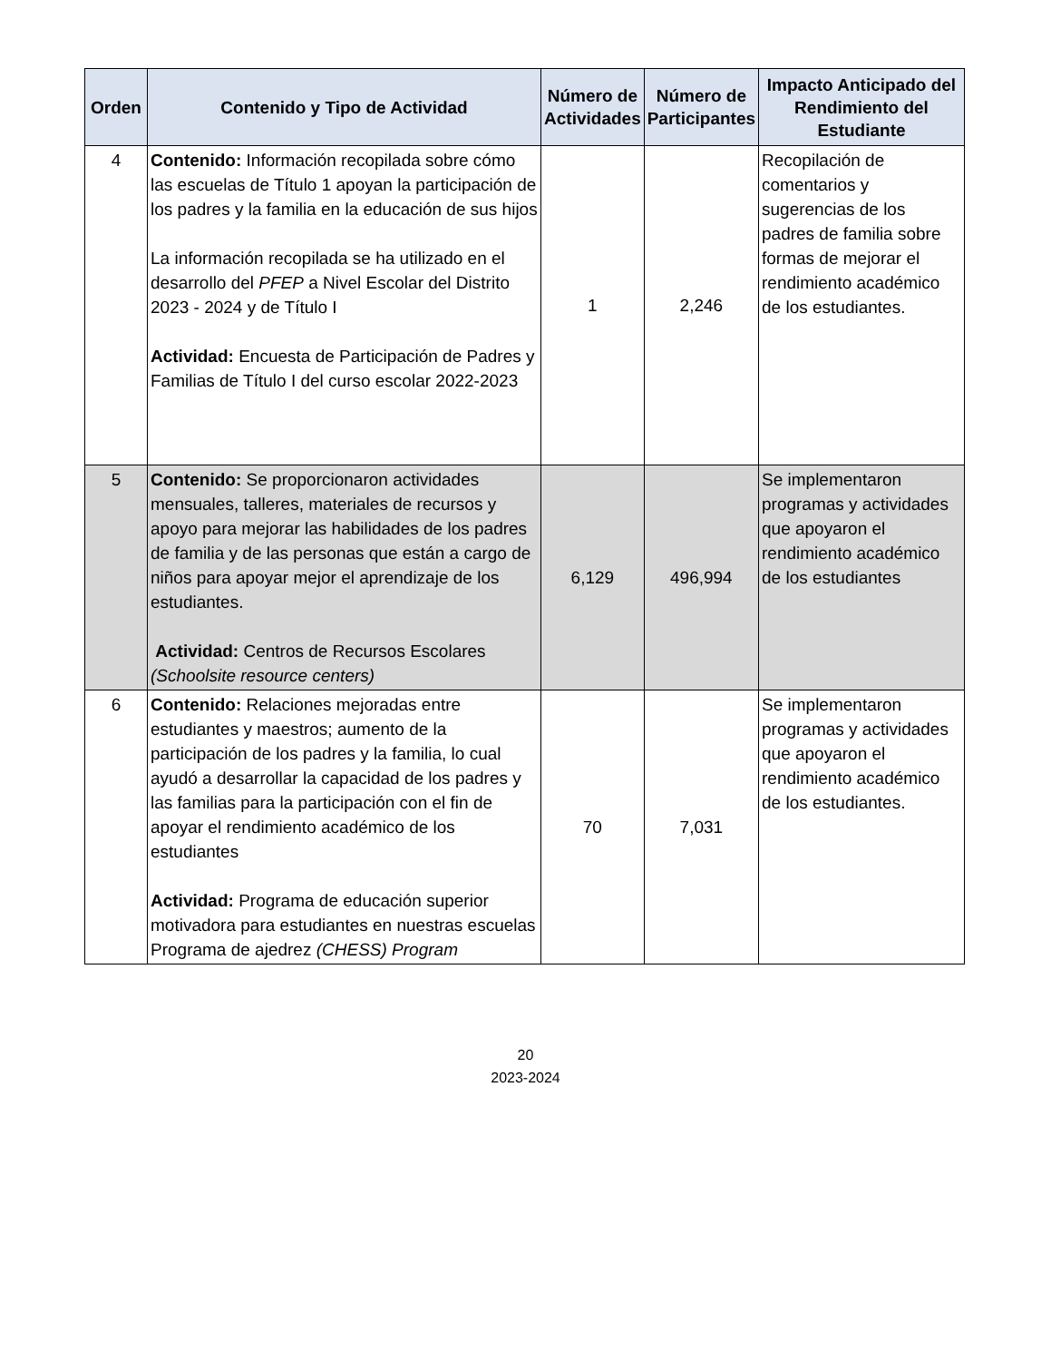| Orden | Contenido y Tipo de Actividad | Número de Actividades | Número de Participantes | Impacto Anticipado del Rendimiento del Estudiante |
| --- | --- | --- | --- | --- |
| 4 | Contenido: Información recopilada sobre cómo las escuelas de Título 1 apoyan la participación de los padres y la familia en la educación de sus hijos La información recopilada se ha utilizado en el desarrollo del PFEP a Nivel Escolar del Distrito 2023 - 2024 y de Título I Actividad: Encuesta de Participación de Padres y Familias de Título I del curso escolar 2022-2023 | 1 | 2,246 | Recopilación de comentarios y sugerencias de los padres de familia sobre formas de mejorar el rendimiento académico de los estudiantes. |
| 5 | Contenido: Se proporcionaron actividades mensuales, talleres, materiales de recursos y apoyo para mejorar las habilidades de los padres de familia y de las personas que están a cargo de niños para apoyar mejor el aprendizaje de los estudiantes. Actividad: Centros de Recursos Escolares (Schoolsite resource centers) | 6,129 | 496,994 | Se implementaron programas y actividades que apoyaron el rendimiento académico de los estudiantes |
| 6 | Contenido: Relaciones mejoradas entre estudiantes y maestros; aumento de la participación de los padres y la familia, lo cual ayudó a desarrollar la capacidad de los padres y las familias para la participación con el fin de apoyar el rendimiento académico de los estudiantes Actividad: Programa de educación superior motivadora para estudiantes en nuestras escuelas Programa de ajedrez (CHESS) Program | 70 | 7,031 | Se implementaron programas y actividades que apoyaron el rendimiento académico de los estudiantes. |
20
2023-2024